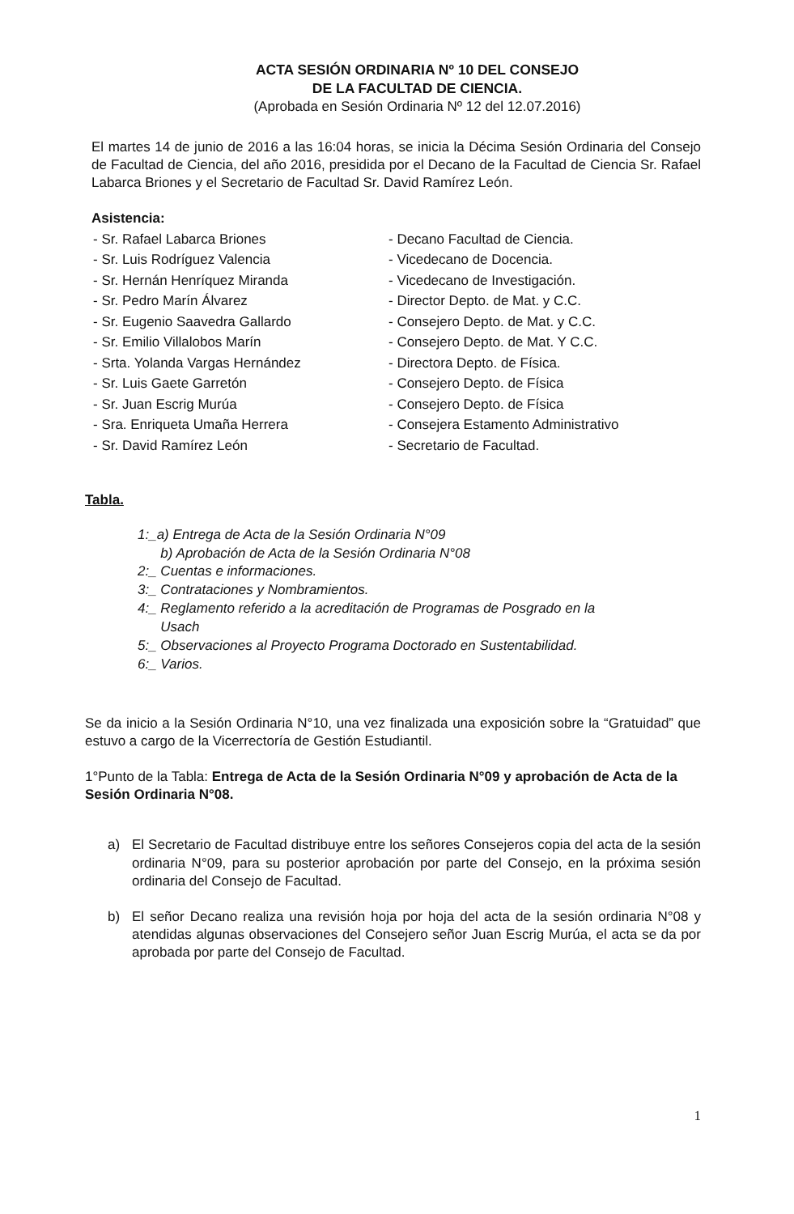ACTA SESIÓN ORDINARIA Nº 10 DEL CONSEJO
DE LA FACULTAD DE CIENCIA.
(Aprobada en Sesión Ordinaria Nº 12 del 12.07.2016)
El martes 14 de junio de 2016 a las 16:04 horas, se inicia la Décima Sesión Ordinaria del Consejo de Facultad de Ciencia, del año 2016, presidida por el Decano de la Facultad de Ciencia Sr. Rafael Labarca Briones y el Secretario de Facultad Sr. David Ramírez León.
Asistencia:
| - Sr. Rafael Labarca Briones | - Decano Facultad de Ciencia. |
| - Sr. Luis Rodríguez Valencia | - Vicedecano de Docencia. |
| - Sr. Hernán Henríquez Miranda | - Vicedecano de Investigación. |
| - Sr. Pedro Marín Álvarez | - Director Depto. de Mat. y C.C. |
| - Sr. Eugenio Saavedra Gallardo | - Consejero Depto. de Mat. y C.C. |
| - Sr. Emilio Villalobos Marín | - Consejero Depto. de Mat. Y C.C. |
| - Srta. Yolanda Vargas Hernández | - Directora Depto. de Física. |
| - Sr. Luis Gaete Garretón | - Consejero Depto. de Física |
| - Sr. Juan Escrig Murúa | - Consejero Depto. de Física |
| - Sra. Enriqueta Umaña Herrera | - Consejera Estamento Administrativo |
| - Sr. David Ramírez León | - Secretario de Facultad. |
Tabla.
1:_a) Entrega de Acta de la Sesión Ordinaria N°09
b) Aprobación de Acta de la Sesión Ordinaria N°08
2:_ Cuentas e informaciones.
3:_ Contrataciones y Nombramientos.
4:_ Reglamento referido a la acreditación de Programas de Posgrado en la
Usach
5:_ Observaciones al Proyecto Programa Doctorado en Sustentabilidad.
6:_ Varios.
Se da inicio a la Sesión Ordinaria N°10, una vez finalizada una exposición sobre la “Gratuidad” que estuvo a cargo de la Vicerrectoría de Gestión Estudiantil.
1°Punto de la Tabla: Entrega de Acta de la Sesión Ordinaria N°09 y aprobación de Acta de la Sesión Ordinaria N°08.
a) El Secretario de Facultad distribuye entre los señores Consejeros copia del acta de la sesión ordinaria N°09, para su posterior aprobación por parte del Consejo, en la próxima sesión ordinaria del Consejo de Facultad.
b) El señor Decano realiza una revisión hoja por hoja del acta de la sesión ordinaria N°08 y atendidas algunas observaciones del Consejero señor Juan Escrig Murúa, el acta se da por aprobada por parte del Consejo de Facultad.
1